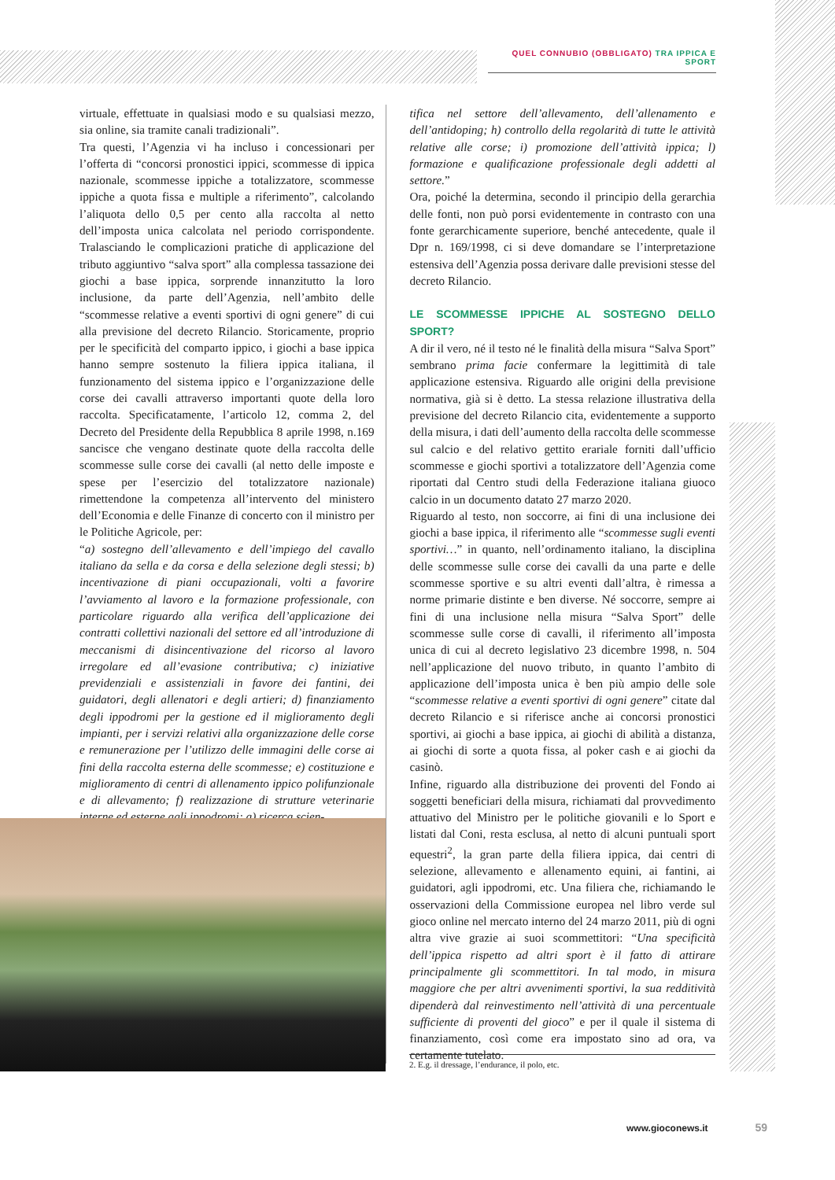QUEL CONNUBIO (OBBLIGATO) TRA IPPICA E SPORT
virtuale, effettuate in qualsiasi modo e su qualsiasi mezzo, sia online, sia tramite canali tradizionali”.
Tra questi, l’Agenzia vi ha incluso i concessionari per l’offerta di “concorsi pronostici ippici, scommesse di ippica nazionale, scommesse ippiche a totalizzatore, scommesse ippiche a quota fissa e multiple a riferimento”, calcolando l’aliquota dello 0,5 per cento alla raccolta al netto dell’imposta unica calcolata nel periodo corrispondente. Tralasciando le complicazioni pratiche di applicazione del tributo aggiuntivo “salva sport” alla complessa tassazione dei giochi a base ippica, sorprende innanzitutto la loro inclusione, da parte dell’Agenzia, nell’ambito delle “scommesse relative a eventi sportivi di ogni genere” di cui alla previsione del decreto Rilancio. Storicamente, proprio per le specificità del comparto ippico, i giochi a base ippica hanno sempre sostenuto la filiera ippica italiana, il funzionamento del sistema ippico e l’organizzazione delle corse dei cavalli attraverso importanti quote della loro raccolta. Specificatamente, l’articolo 12, comma 2, del Decreto del Presidente della Repubblica 8 aprile 1998, n.169 sancisce che vengano destinate quote della raccolta delle scommesse sulle corse dei cavalli (al netto delle imposte e spese per l’esercizio del totalizzatore nazionale) rimettendone la competenza all’intervento del ministero dell’Economia e delle Finanze di concerto con il ministro per le Politiche Agricole, per:
“a) sostegno dell’allevamento e dell’impiego del cavallo italiano da sella e da corsa e della selezione degli stessi; b) incentivazione di piani occupazionali, volti a favorire l’avviamento al lavoro e la formazione professionale, con particolare riguardo alla verifica dell’applicazione dei contratti collettivi nazionali del settore ed all’introduzione di meccanismi di disincentivazione del ricorso al lavoro irregolare ed all’evasione contributiva; c) iniziative previdenziali e assistenziali in favore dei fantini, dei guidatori, degli allenatori e degli artieri; d) finanziamento degli ippodromi per la gestione ed il miglioramento degli impianti, per i servizi relativi alla organizzazione delle corse e remunerazione per l’utilizzo delle immagini delle corse ai fini della raccolta esterna delle scommesse; e) costituzione e miglioramento di centri di allenamento ippico polifunzionale e di allevamento; f) realizzazione di strutture veterinarie interne ed esterne agli ippodromi; g) ricerca scien-
tifica nel settore dell’allevamento, dell’allenamento e dell’antidoping; h) controllo della regolarità di tutte le attività relative alle corse; i) promozione dell’attività ippica; l) formazione e qualificazione professionale degli addetti al settore.”
Ora, poiché la determina, secondo il principio della gerarchia delle fonti, non può porsi evidentemente in contrasto con una fonte gerarchicamente superiore, benché antecedente, quale il Dpr n. 169/1998, ci si deve domandare se l’interpretazione estensiva dell’Agenzia possa derivare dalle previsioni stesse del decreto Rilancio.
LE SCOMMESSE IPPICHE AL SOSTEGNO DELLO SPORT?
A dir il vero, né il testo né le finalità della misura “Salva Sport” sembrano prima facie confermare la legittimità di tale applicazione estensiva. Riguardo alle origini della previsione normativa, già si è detto. La stessa relazione illustrativa della previsione del decreto Rilancio cita, evidentemente a supporto della misura, i dati dell’aumento della raccolta delle scommesse sul calcio e del relativo gettito erariale forniti dall’ufficio scommesse e giochi sportivi a totalizzatore dell’Agenzia come riportati dal Centro studi della Federazione italiana giuoco calcio in un documento datato 27 marzo 2020.
Riguardo al testo, non soccorre, ai fini di una inclusione dei giochi a base ippica, il riferimento alle “scommesse sugli eventi sportivi…” in quanto, nell’ordinamento italiano, la disciplina delle scommesse sulle corse dei cavalli da una parte e delle scommesse sportive e su altri eventi dall’altra, è rimessa a norme primarie distinte e ben diverse. Né soccorre, sempre ai fini di una inclusione nella misura “Salva Sport” delle scommesse sulle corse di cavalli, il riferimento all’imposta unica di cui al decreto legislativo 23 dicembre 1998, n. 504 nell’applicazione del nuovo tributo, in quanto l’ambito di applicazione dell’imposta unica è ben più ampio delle sole “scommesse relative a eventi sportivi di ogni genere” citate dal decreto Rilancio e si riferisce anche ai concorsi pronostici sportivi, ai giochi a base ippica, ai giochi di abilità a distanza, ai giochi di sorte a quota fissa, al poker cash e ai giochi da casinò.
Infine, riguardo alla distribuzione dei proventi del Fondo ai soggetti beneficiari della misura, richiamati dal provvedimento attuativo del Ministro per le politiche giovanili e lo Sport e listati dal Coni, resta esclusa, al netto di alcuni puntuali sport equestri<sup>2</sup>, la gran parte della filiera ippica, dai centri di selezione, allevamento e allenamento equini, ai fantini, ai guidatori, agli ippodromi, etc. Una filiera che, richiamando le osservazioni della Commissione europea nel libro verde sul gioco online nel mercato interno del 24 marzo 2011, più di ogni altra vive grazie ai suoi scommettitori: “Una specificità dell’ippica rispetto ad altri sport è il fatto di attirare principalmente gli scommettitori. In tal modo, in misura maggiore che per altri avvenimenti sportivi, la sua redditività dipenderà dal reinvestimento nell’attività di una percentuale sufficiente di proventi del gioco” e per il quale il sistema di finanziamento, così come era impostato sino ad ora, va certamente tutelato.
2. E.g. il dressage, l’endurance, il polo, etc.
www.gioconews.it 59